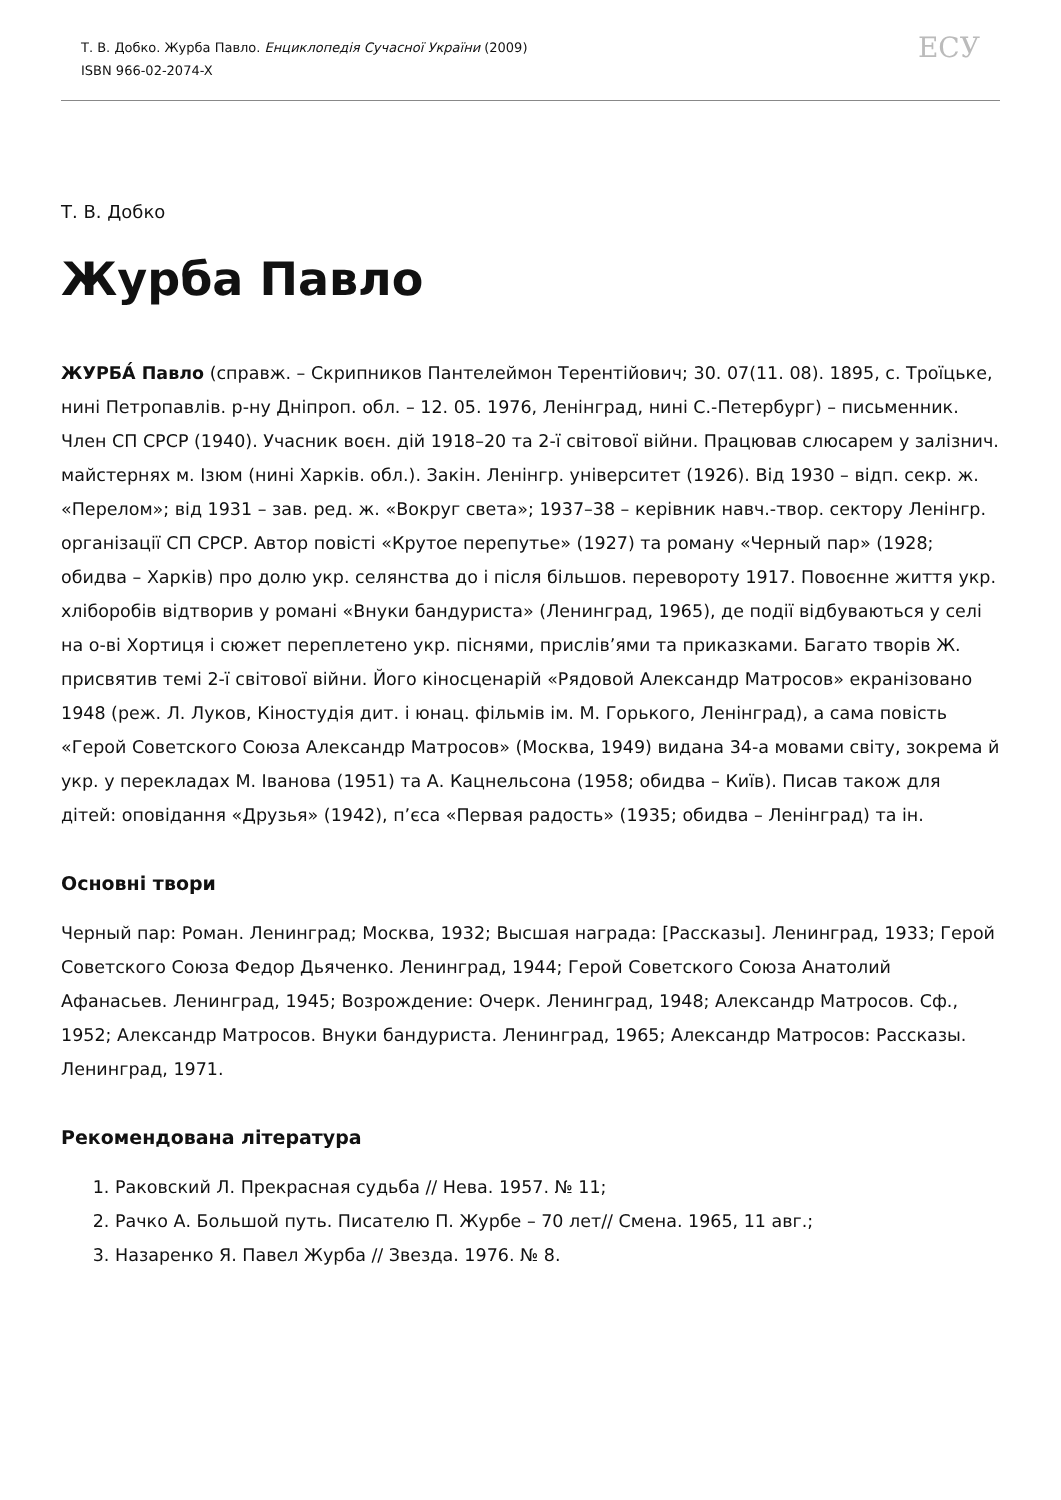Т. В. Добко. Журба Павло. Енциклопедія Сучасної України (2009)
ISBN 966-02-2074-X
ЕСУ
Т. В. Добко
Журба Павло
ЖУРБА́ Павло (справж. – Скрипников Пантелеймон Терентійович; 30. 07(11. 08). 1895, с. Троїцьке, нині Петропавлів. р-ну Дніпроп. обл. – 12. 05. 1976, Ленінград, нині С.-Петербург) – письменник. Член СП СРСР (1940). Учасник воєн. дій 1918–20 та 2-ї світової війни. Працював слюсарем у залізнич. майстернях м. Ізюм (нині Харків. обл.). Закін. Ленінгр. університет (1926). Від 1930 – відп. секр. ж. «Перелом»; від 1931 – зав. ред. ж. «Вокруг света»; 1937–38 – керівник навч.-твор. сектору Ленінгр. організації СП СРСР. Автор повісті «Крутое перепутье» (1927) та роману «Черный пар» (1928; обидва – Харків) про долю укр. селянства до і після більшов. перевороту 1917. Повоєнне життя укр. хліборобів відтворив у романі «Внуки бандуриста» (Ленинград, 1965), де події відбуваються у селі на о-ві Хортиця і сюжет переплетено укр. піснями, прислів’ями та приказками. Багато творів Ж. присвятив темі 2-ї світової війни. Його кіносценарій «Рядовой Александр Матросов» екранізовано 1948 (реж. Л. Луков, Кіностудія дит. і юнац. фільмів ім. М. Горького, Ленінград), а сама повість «Герой Советского Союза Александр Матросов» (Москва, 1949) видана 34-а мовами світу, зокрема й укр. у перекладах М. Іванова (1951) та А. Кацнельсона (1958; обидва – Київ). Писав також для дітей: оповідання «Друзья» (1942), п’єса «Первая радость» (1935; обидва – Ленінград) та ін.
Основні твори
Черный пар: Роман. Ленинград; Москва, 1932; Высшая награда: [Рассказы]. Ленинград, 1933; Герой Советского Союза Федор Дьяченко. Ленинград, 1944; Герой Советского Союза Анатолий Афанасьев. Ленинград, 1945; Возрождение: Очерк. Ленинград, 1948; Александр Матросов. Сф., 1952; Александр Матросов. Внуки бандуриста. Ленинград, 1965; Александр Матросов: Рассказы. Ленинград, 1971.
Рекомендована література
1. Раковский Л. Прекрасная судьба // Нева. 1957. № 11;
2. Рачко А. Большой путь. Писателю П. Журбе – 70 лет// Смена. 1965, 11 авг.;
3. Назаренко Я. Павел Журба // Звезда. 1976. № 8.